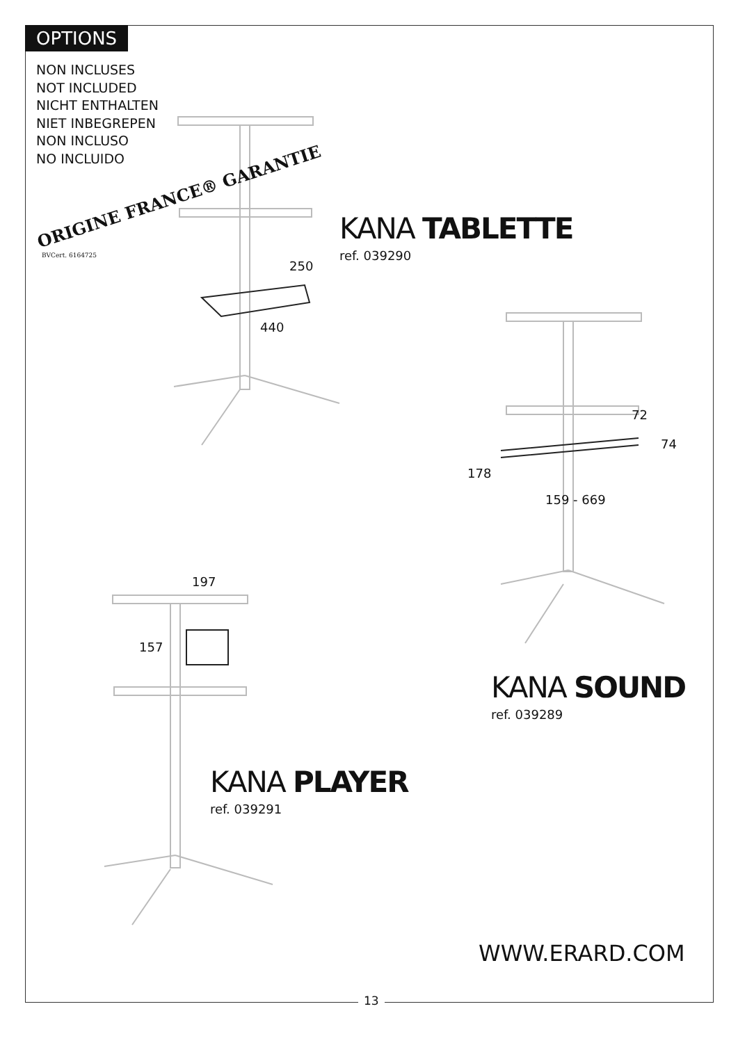OPTIONS
NON INCLUSES
NOT INCLUDED
NICHT ENTHALTEN
NIET INBEGREPEN
NON INCLUSO
NO INCLUIDO
ORIGINE FRANCE® GARANTIE
BVCert. 6164725
250
440
KANA TABLETTE
ref. 039290
72
74
178
159 - 669
KANA SOUND
ref. 039289
197
157
KANA PLAYER
ref. 039291
WWW.ERARD.COM
13